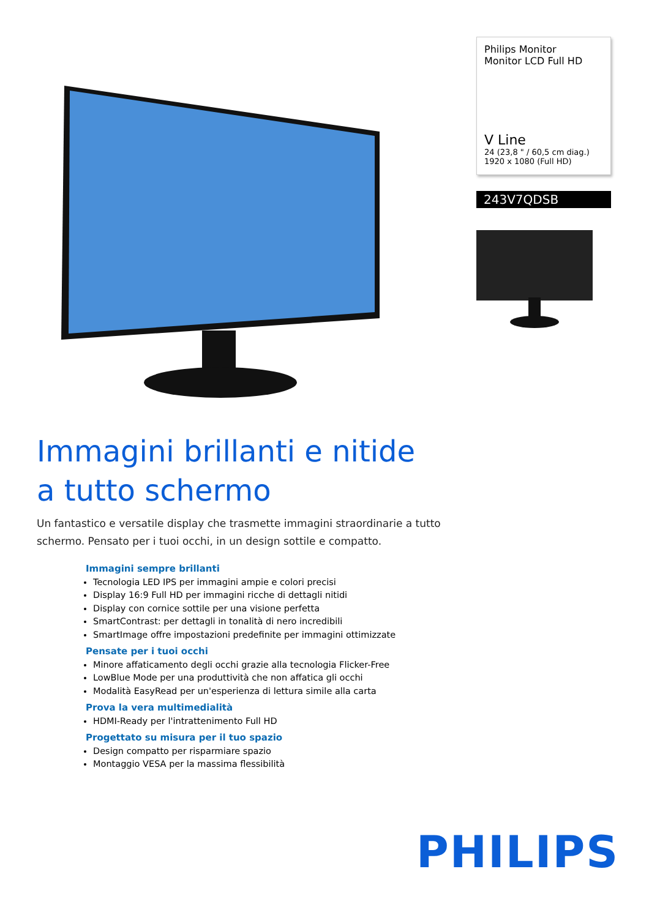Philips Monitor
Monitor LCD Full HD
V Line
24 (23,8 " / 60,5 cm diag.)
1920 x 1080 (Full HD)
243V7QDSB
Immagini brillanti e nitide
a tutto schermo
Un fantastico e versatile display che trasmette immagini straordinarie a tutto schermo. Pensato per i tuoi occhi, in un design sottile e compatto.
Immagini sempre brillanti
Tecnologia LED IPS per immagini ampie e colori precisi
Display 16:9 Full HD per immagini ricche di dettagli nitidi
Display con cornice sottile per una visione perfetta
SmartContrast: per dettagli in tonalità di nero incredibili
SmartImage offre impostazioni predefinite per immagini ottimizzate
Pensate per i tuoi occhi
Minore affaticamento degli occhi grazie alla tecnologia Flicker-Free
LowBlue Mode per una produttività che non affatica gli occhi
Modalità EasyRead per un'esperienza di lettura simile alla carta
Prova la vera multimedialità
HDMI-Ready per l'intrattenimento Full HD
Progettato su misura per il tuo spazio
Design compatto per risparmiare spazio
Montaggio VESA per la massima flessibilità
PHILIPS